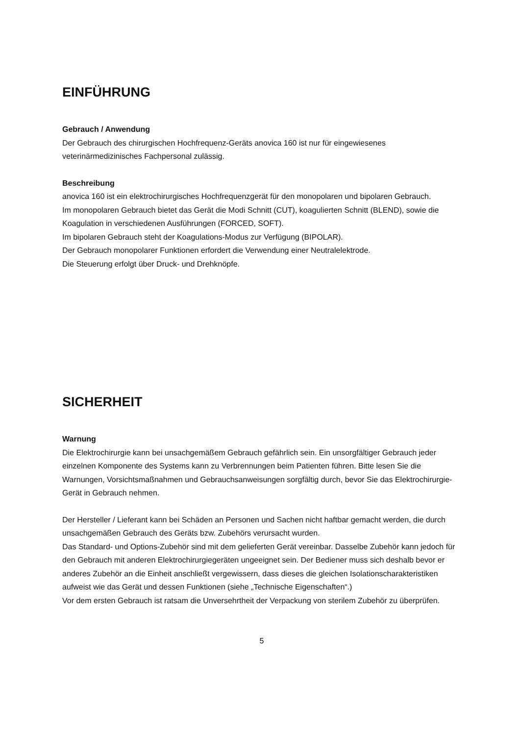EINFÜHRUNG
Gebrauch / Anwendung
Der Gebrauch des chirurgischen Hochfrequenz-Geräts anovica 160 ist nur für eingewiesenes veterinärmedizinisches Fachpersonal zulässig.
Beschreibung
anovica 160 ist ein elektrochirurgisches Hochfrequenzgerät für den monopolaren und bipolaren Gebrauch.
Im monopolaren Gebrauch bietet das Gerät die Modi Schnitt (CUT), koagulierten Schnitt (BLEND), sowie die Koagulation in verschiedenen Ausführungen (FORCED, SOFT).
Im bipolaren Gebrauch steht der Koagulations-Modus zur Verfügung (BIPOLAR).
Der Gebrauch monopolarer Funktionen erfordert die Verwendung einer Neutralelektrode.
Die Steuerung erfolgt über Druck- und Drehknöpfe.
SICHERHEIT
Warnung
Die Elektrochirurgie kann bei unsachgemäßem Gebrauch gefährlich sein. Ein unsorgfältiger Gebrauch jeder einzelnen Komponente des Systems kann zu Verbrennungen beim Patienten führen. Bitte lesen Sie die Warnungen, Vorsichtsmaßnahmen und Gebrauchsanweisungen sorgfältig durch, bevor Sie das Elektrochirurgie-Gerät in Gebrauch nehmen.
Der Hersteller / Lieferant kann bei Schäden an Personen und Sachen nicht haftbar gemacht werden, die durch unsachgemäßen Gebrauch des Geräts bzw. Zubehörs verursacht wurden.
Das Standard- und Options-Zubehör sind mit dem gelieferten Gerät vereinbar. Dasselbe Zubehör kann jedoch für den Gebrauch mit anderen Elektrochirurgiegeräten ungeeignet sein. Der Bediener muss sich deshalb bevor er anderes Zubehör an die Einheit anschließt vergewissern, dass dieses die gleichen Isolationscharakteristiken aufweist wie das Gerät und dessen Funktionen (siehe „Technische Eigenschaften“.)
Vor dem ersten Gebrauch ist ratsam die Unversehrtheit der Verpackung von sterilem Zubehör zu überprüfen.
5